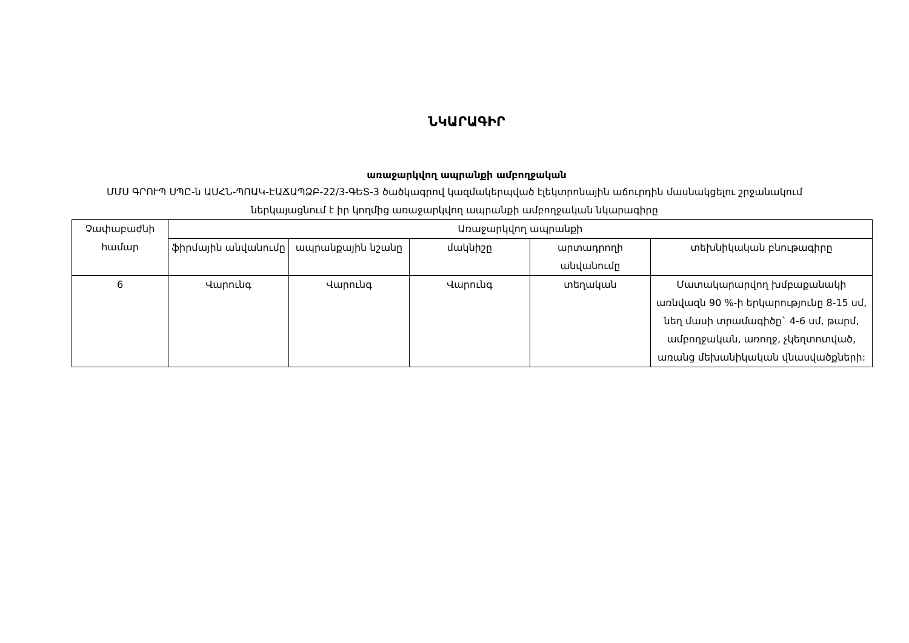ՆԿԱՐԱԳԻՐ
առաջարկվող ապրանքի ամբողջական
ՄՄՍ ԳՐՈՒՊ ՍՊԸ-ն ԱՍՀՆ-ՊՈԱԿ-ԷԱՃԱՊՁԲ-22/3-ԳԵՏ-3 ծածկագրով կազմակերպված էլեկտրոնային աճուրդին մասնակցելու շրջանակում ներկայացնում է իր կողմից առաջարկվող ապրանքի ամբողջական նկարագիրը
| Չափաբաժնի համար | Առաջարկվող ապրանքի | | | | |
| --- | --- | --- | --- | --- | --- |
| | ֆիրմային անվանումը | ապրանքային նշանը | մակնիշը | արտադրողի անվանումը | տեխնիկական բնութագիրը |
| 6 | Վարունգ | Վարունգ | Վարունգ | տեղական | Մատակարարվող խմբաքանակի առնվազն 90 %-ի երկարությունը 8-15 սմ, նեղ մասի տրամագիծը` 4-6 սմ, թարմ, ամբողջական, առողջ, չկեղտոտված, առանց մեխանիկական վնասվածքների: |